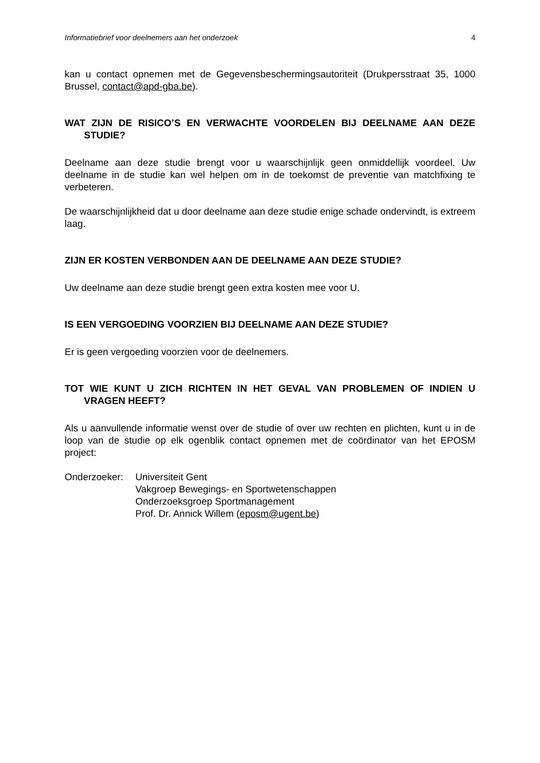Informatiebrief voor deelnemers aan het onderzoek 4
kan u contact opnemen met de Gegevensbeschermingsautoriteit (Drukpersstraat 35, 1000 Brussel, contact@apd-gba.be).
WAT ZIJN DE RISICO’S EN VERWACHTE VOORDELEN BIJ DEELNAME AAN DEZE STUDIE?
Deelname aan deze studie brengt voor u waarschijnlijk geen onmiddellijk voordeel. Uw deelname in de studie kan wel helpen om in de toekomst de preventie van matchfixing te verbeteren.
De waarschijnlijkheid dat u door deelname aan deze studie enige schade ondervindt, is extreem laag.
ZIJN ER KOSTEN VERBONDEN AAN DE DEELNAME AAN DEZE STUDIE?
Uw deelname aan deze studie brengt geen extra kosten mee voor U.
IS EEN VERGOEDING VOORZIEN BIJ DEELNAME AAN DEZE STUDIE?
Er is geen vergoeding voorzien voor de deelnemers.
TOT WIE KUNT U ZICH RICHTEN IN HET GEVAL VAN PROBLEMEN OF INDIEN U VRAGEN HEEFT?
Als u aanvullende informatie wenst over de studie of over uw rechten en plichten, kunt u in de loop van de studie op elk ogenblik contact opnemen met de coördinator van het EPOSM project:
Onderzoeker: Universiteit Gent
Vakgroep Bewegings- en Sportwetenschappen
Onderzoeksgroep Sportmanagement
Prof. Dr. Annick Willem (eposm@ugent.be)